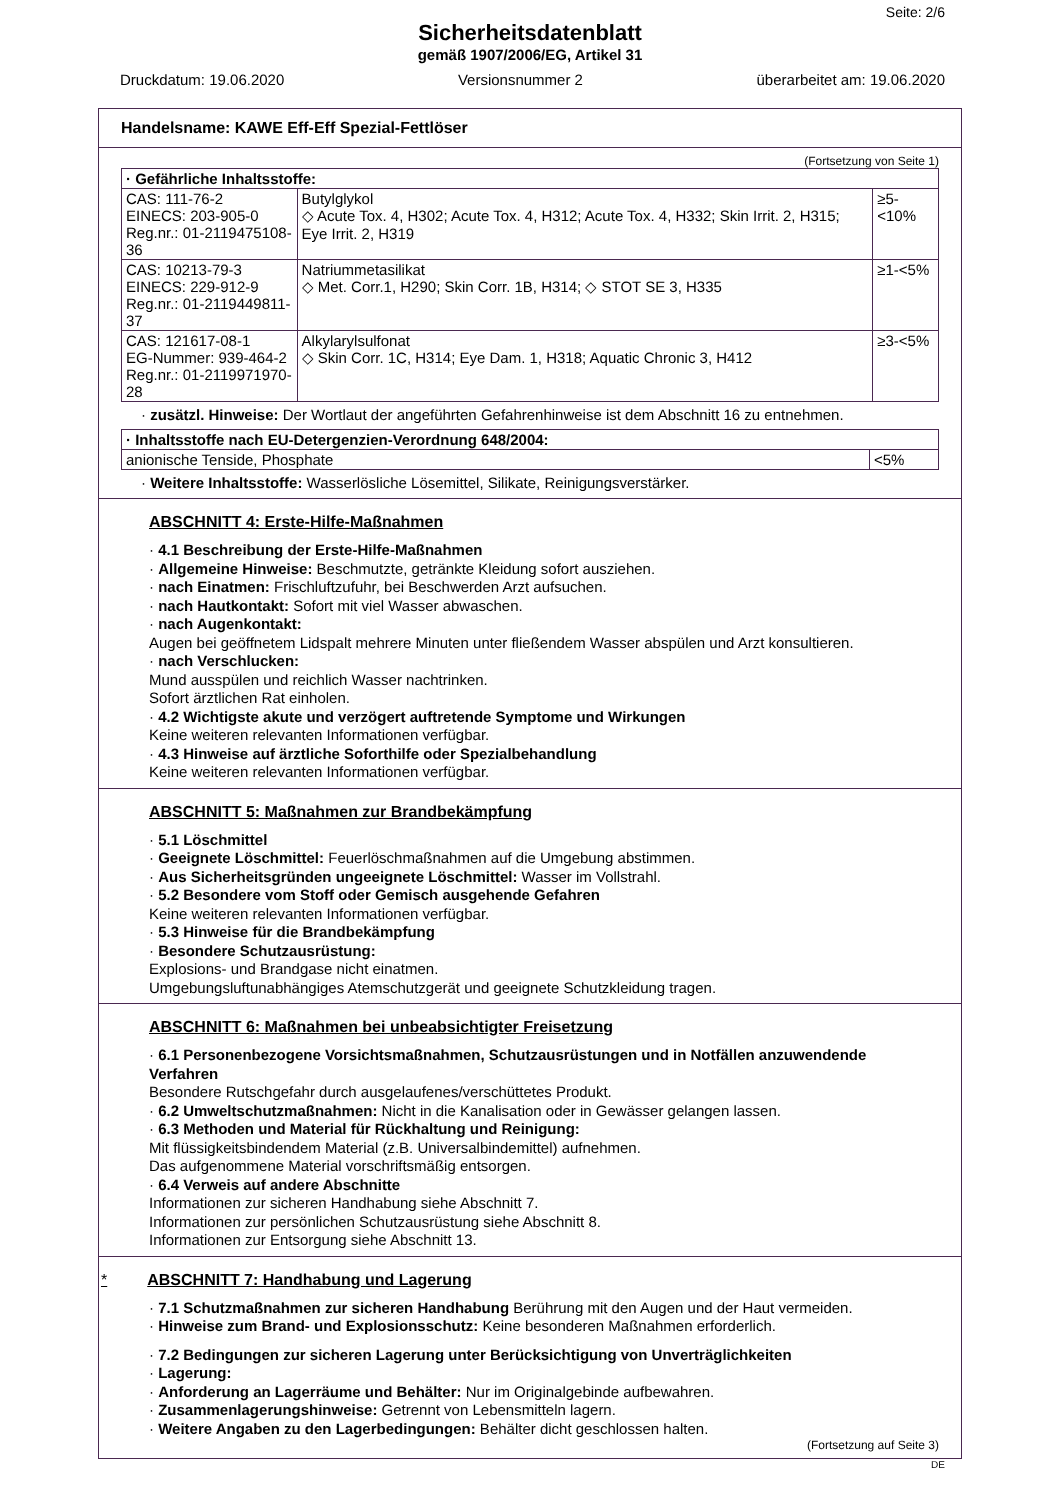Seite: 2/6
Sicherheitsdatenblatt
gemäß 1907/2006/EG, Artikel 31
Druckdatum: 19.06.2020 Versionsnummer 2 überarbeitet am: 19.06.2020
Handelsname: KAWE Eff-Eff Spezial-Fettlöser
(Fortsetzung von Seite 1)
| · Gefährliche Inhaltsstoffe: | | |
| --- | --- | --- |
| CAS: 111-76-2 EINECS: 203-905-0 Reg.nr.: 01-2119475108-36 | Butylglykol ◇ Acute Tox. 4, H302; Acute Tox. 4, H312; Acute Tox. 4, H332; Skin Irrit. 2, H315; Eye Irrit. 2, H319 | ≥5-<10% |
| CAS: 10213-79-3 EINECS: 229-912-9 Reg.nr.: 01-2119449811-37 | Natriummetasilikat ◇ Met. Corr.1, H290; Skin Corr. 1B, H314; ◇ STOT SE 3, H335 | ≥1-<5% |
| CAS: 121617-08-1 EG-Nummer: 939-464-2 Reg.nr.: 01-2119971970-28 | Alkylarylsulfonat ◇ Skin Corr. 1C, H314; Eye Dam. 1, H318; Aquatic Chronic 3, H412 | ≥3-<5% |
· zusätzl. Hinweise: Der Wortlaut der angeführten Gefahrenhinweise ist dem Abschnitt 16 zu entnehmen.
| · Inhaltsstoffe nach EU-Detergenzien-Verordnung 648/2004: | |
| --- | --- |
| anionische Tenside, Phosphate | <5% |
· Weitere Inhaltsstoffe: Wasserlösliche Lösemittel, Silikate, Reinigungsverstärker.
ABSCHNITT 4: Erste-Hilfe-Maßnahmen
· 4.1 Beschreibung der Erste-Hilfe-Maßnahmen
· Allgemeine Hinweise: Beschmutzte, getränkte Kleidung sofort ausziehen.
· nach Einatmen: Frischluftzufuhr, bei Beschwerden Arzt aufsuchen.
· nach Hautkontakt: Sofort mit viel Wasser abwaschen.
· nach Augenkontakt:
Augen bei geöffnetem Lidspalt mehrere Minuten unter fließendem Wasser abspülen und Arzt konsultieren.
· nach Verschlucken:
Mund ausspülen und reichlich Wasser nachtrinken.
Sofort ärztlichen Rat einholen.
· 4.2 Wichtigste akute und verzögert auftretende Symptome und Wirkungen
Keine weiteren relevanten Informationen verfügbar.
· 4.3 Hinweise auf ärztliche Soforthilfe oder Spezialbehandlung
Keine weiteren relevanten Informationen verfügbar.
ABSCHNITT 5: Maßnahmen zur Brandbekämpfung
· 5.1 Löschmittel
· Geeignete Löschmittel: Feuerlöschmaßnahmen auf die Umgebung abstimmen.
· Aus Sicherheitsgründen ungeeignete Löschmittel: Wasser im Vollstrahl.
· 5.2 Besondere vom Stoff oder Gemisch ausgehende Gefahren
Keine weiteren relevanten Informationen verfügbar.
· 5.3 Hinweise für die Brandbekämpfung
· Besondere Schutzausrüstung:
Explosions- und Brandgase nicht einatmen.
Umgebungsluftunabhängiges Atemschutzgerät und geeignete Schutzkleidung tragen.
ABSCHNITT 6: Maßnahmen bei unbeabsichtigter Freisetzung
· 6.1 Personenbezogene Vorsichtsmaßnahmen, Schutzausrüstungen und in Notfällen anzuwendende Verfahren
Besondere Rutschgefahr durch ausgelaufenes/verschüttetes Produkt.
· 6.2 Umweltschutzmaßnahmen: Nicht in die Kanalisation oder in Gewässer gelangen lassen.
· 6.3 Methoden und Material für Rückhaltung und Reinigung:
Mit flüssigkeitsbindendem Material (z.B. Universalbindemittel) aufnehmen.
Das aufgenommene Material vorschriftsmäßig entsorgen.
· 6.4 Verweis auf andere Abschnitte
Informationen zur sicheren Handhabung siehe Abschnitt 7.
Informationen zur persönlichen Schutzausrüstung siehe Abschnitt 8.
Informationen zur Entsorgung siehe Abschnitt 13.
* ABSCHNITT 7: Handhabung und Lagerung
· 7.1 Schutzmaßnahmen zur sicheren Handhabung Berührung mit den Augen und der Haut vermeiden.
· Hinweise zum Brand- und Explosionsschutz: Keine besonderen Maßnahmen erforderlich.
· 7.2 Bedingungen zur sicheren Lagerung unter Berücksichtigung von Unverträglichkeiten
· Lagerung:
· Anforderung an Lagerräume und Behälter: Nur im Originalgebinde aufbewahren.
· Zusammenlagerungshinweise: Getrennt von Lebensmitteln lagern.
· Weitere Angaben zu den Lagerbedingungen: Behälter dicht geschlossen halten.
(Fortsetzung auf Seite 3)
DE